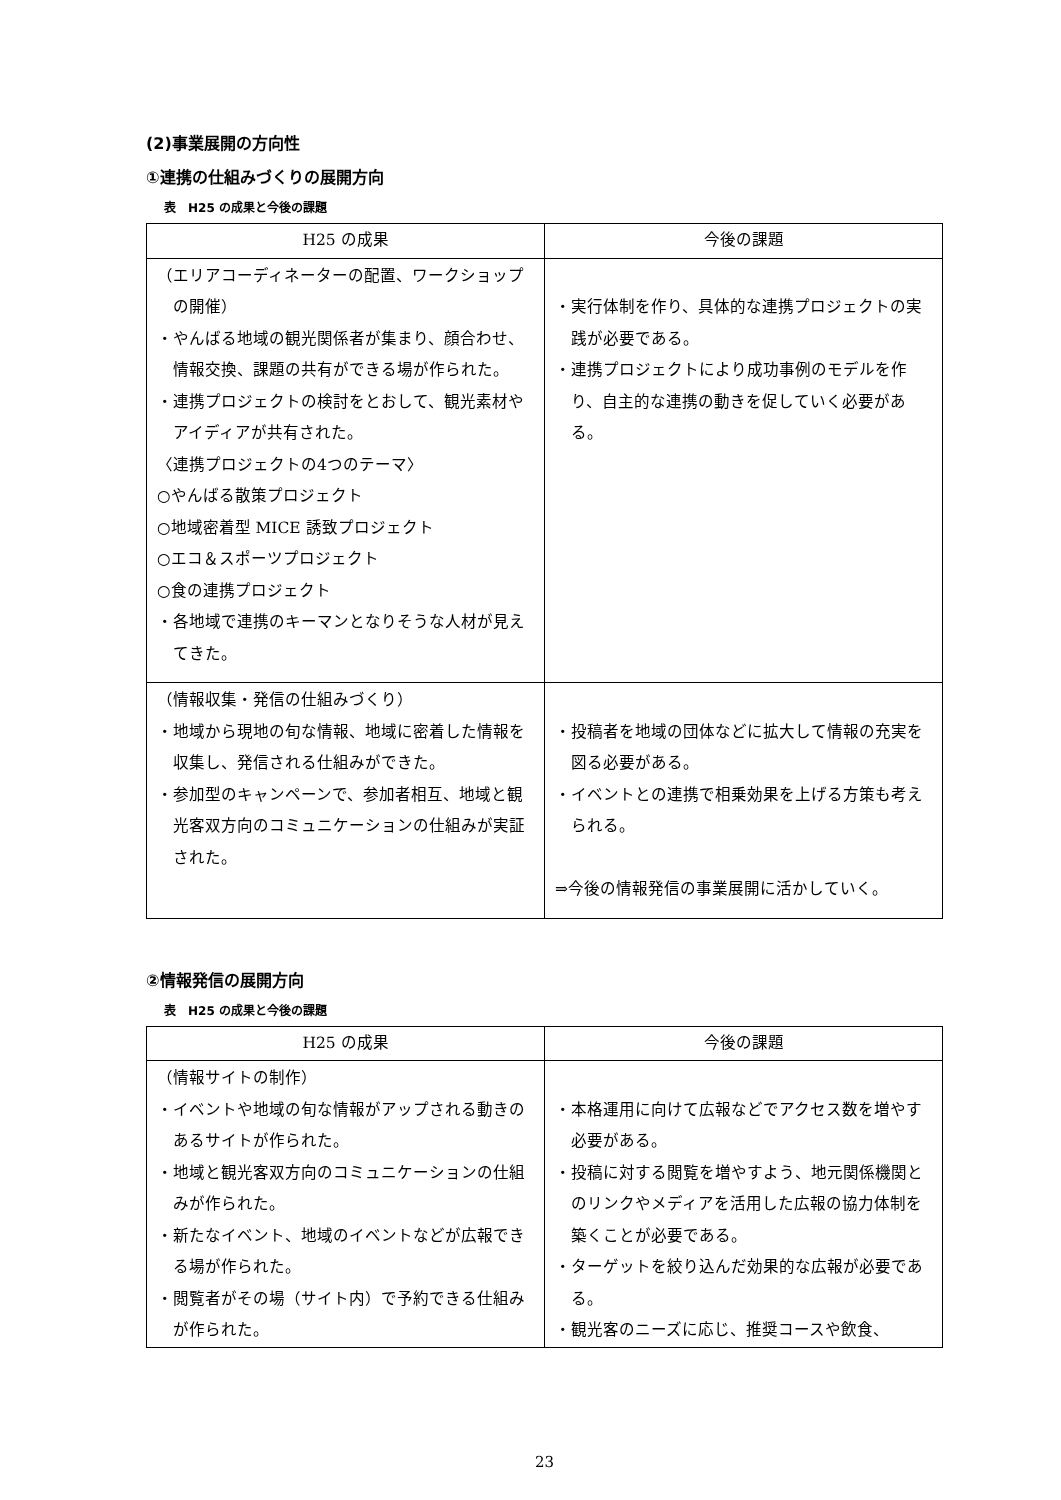(2)事業展開の方向性
①連携の仕組みづくりの展開方向
表　H25 の成果と今後の課題
| H25 の成果 | 今後の課題 |
| --- | --- |
| （エリアコーディネーターの配置、ワークショップの開催） ・やんばる地域の観光関係者が集まり、顔合わせ、情報交換、課題の共有ができる場が作られた。 ・連携プロジェクトの検討をとおして、観光素材やアイディアが共有された。 〈連携プロジェクトの4つのテーマ〉 ○やんばる散策プロジェクト ○地域密着型 MICE 誘致プロジェクト ○エコ＆スポーツプロジェクト ○食の連携プロジェクト ・各地域で連携のキーマンとなりそうな人材が見えてきた。 | ・実行体制を作り、具体的な連携プロジェクトの実践が必要である。 ・連携プロジェクトにより成功事例のモデルを作り、自主的な連携の動きを促していく必要がある。 |
| （情報収集・発信の仕組みづくり） ・地域から現地の旬な情報、地域に密着した情報を収集し、発信される仕組みができた。 ・参加型のキャンペーンで、参加者相互、地域と観光客双方向のコミュニケーションの仕組みが実証された。 | ・投稿者を地域の団体などに拡大して情報の充実を図る必要がある。 ・イベントとの連携で相乗効果を上げる方策も考えられる。 ⇒今後の情報発信の事業展開に活かしていく。 |
②情報発信の展開方向
表　H25 の成果と今後の課題
| H25 の成果 | 今後の課題 |
| --- | --- |
| （情報サイトの制作） ・イベントや地域の旬な情報がアップされる動きのあるサイトが作られた。 ・地域と観光客双方向のコミュニケーションの仕組みが作られた。 ・新たなイベント、地域のイベントなどが広報できる場が作られた。 ・閲覧者がその場（サイト内）で予約できる仕組みが作られた。 | ・本格運用に向けて広報などでアクセス数を増やす必要がある。 ・投稿に対する閲覧を増やすよう、地元関係機関とのリンクやメディアを活用した広報の協力体制を築くことが必要である。 ・ターゲットを絞り込んだ効果的な広報が必要である。 ・観光客のニーズに応じ、推奨コースや飲食、 |
23